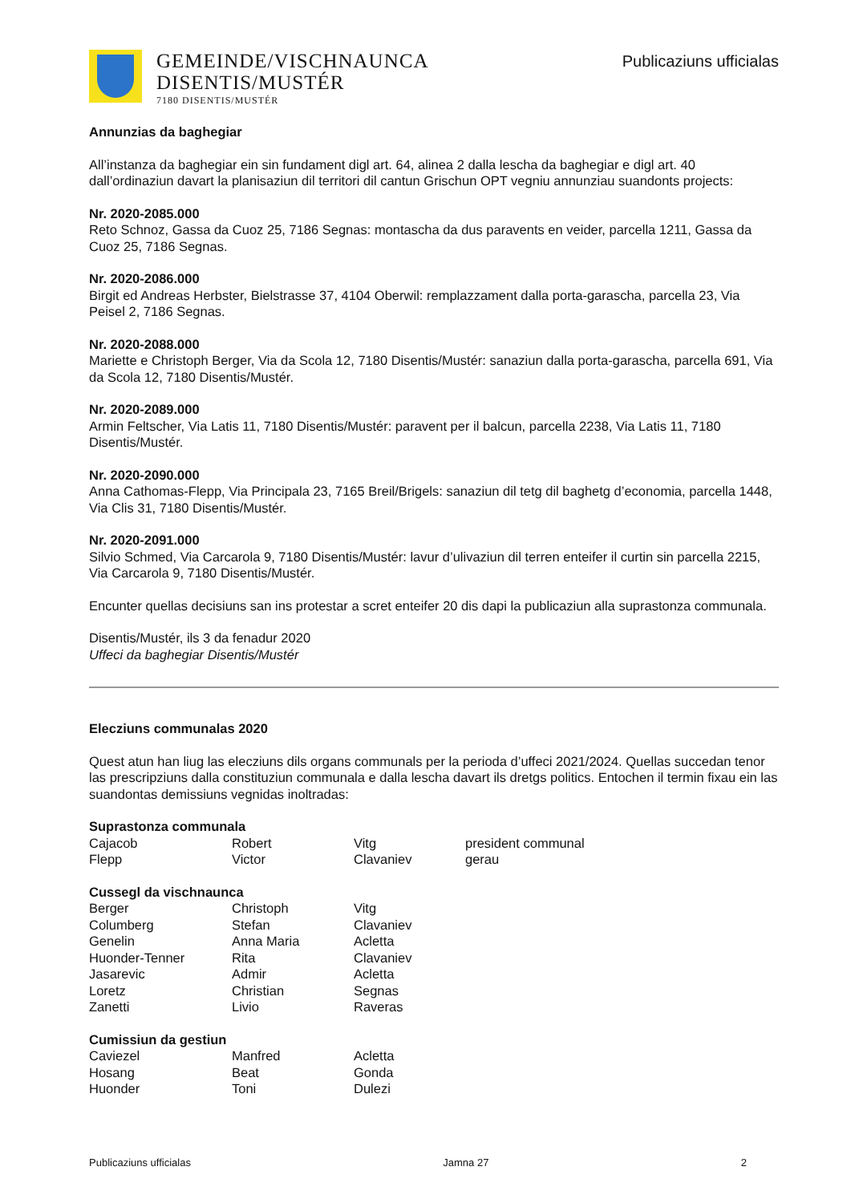GEMEINDE/VISCHNAUNCA
DISENTIS/MUSTÉR
7180 DISENTIS/MUSTÉR
Publicaziuns ufficialas
Annunzias da baghegiar
All’instanza da baghegiar ein sin fundament digl art. 64, alinea 2 dalla lescha da baghegiar e digl art. 40 dall’ordinaziun davart la planisaziun dil territori dil cantun Grischun OPT vegniu annunziau suandonts projects:
Nr. 2020-2085.000
Reto Schnoz, Gassa da Cuoz 25, 7186 Segnas: montascha da dus paravents en veider, parcella 1211, Gassa da Cuoz 25, 7186 Segnas.
Nr. 2020-2086.000
Birgit ed Andreas Herbster, Bielstrasse 37, 4104 Oberwil: remplazzament dalla porta-garascha, parcella 23, Via Peisel 2, 7186 Segnas.
Nr. 2020-2088.000
Mariette e Christoph Berger, Via da Scola 12, 7180 Disentis/Mustér: sanaziun dalla porta-garascha, parcella 691, Via da Scola 12, 7180 Disentis/Mustér.
Nr. 2020-2089.000
Armin Feltscher, Via Latis 11, 7180 Disentis/Mustér: paravent per il balcun, parcella 2238, Via Latis 11, 7180 Disentis/Mustér.
Nr. 2020-2090.000
Anna Cathomas-Flepp, Via Principala 23, 7165 Breil/Brigels: sanaziun dil tetg dil baghetg d’economia, parcella 1448, Via Clis 31, 7180 Disentis/Mustér.
Nr. 2020-2091.000
Silvio Schmed, Via Carcarola 9, 7180 Disentis/Mustér: lavur d’ulivaziun dil terren enteifer il curtin sin parcella 2215, Via Carcarola 9, 7180 Disentis/Mustér.
Encunter quellas decisiuns san ins protestar a scret enteifer 20 dis dapi la publicaziun alla suprastonza communala.
Disentis/Mustér, ils 3 da fenadur 2020
Uffeci da baghegiar Disentis/Mustér
Elecziuns communalas 2020
Quest atun han liug las elecziuns dils organs communals per la perioda d’uffeci 2021/2024. Quellas succedan tenor las prescripziuns dalla constituziun communala e dalla lescha davart ils dretgs politics. Entochen il termin fixau ein las suandontas demissiuns vegnidas inoltradas:
Suprastonza communala
| Cajacob | Robert | Vitg | president communal |
| Flepp | Victor | Clavaniev | gerau |
Cussegl da vischnaunca
| Berger | Christoph | Vitg |
| Columberg | Stefan | Clavaniev |
| Genelin | Anna Maria | Acletta |
| Huonder-Tenner | Rita | Clavaniev |
| Jasarevic | Admir | Acletta |
| Loretz | Christian | Segnas |
| Zanetti | Livio | Raveras |
Cumissiun da gestiun
| Caviezel | Manfred | Acletta |
| Hosang | Beat | Gonda |
| Huonder | Toni | Dulezi |
Publicaziuns ufficialas Jamna 27 2